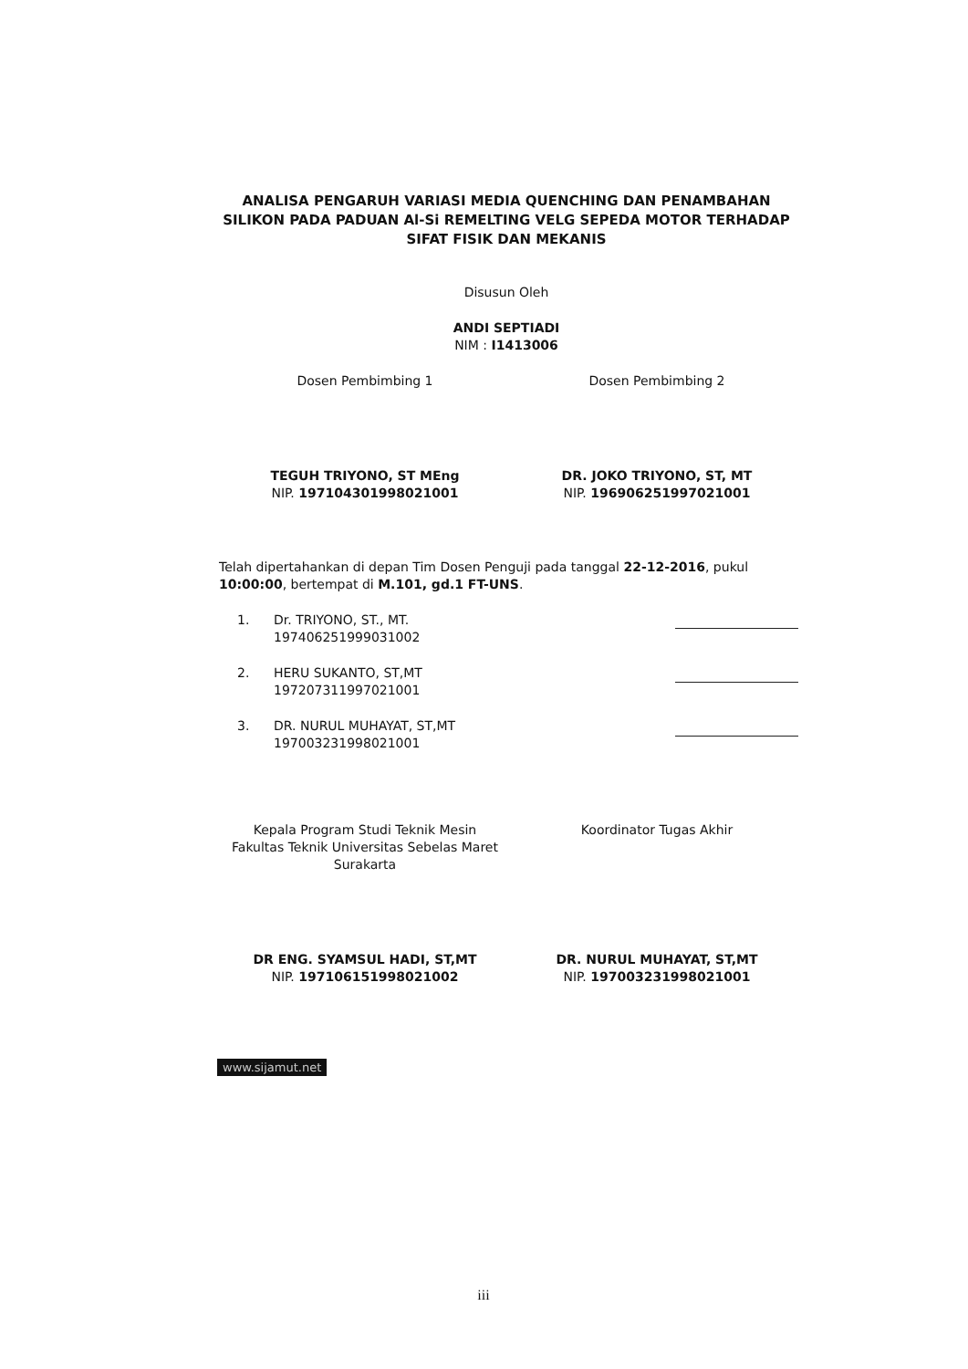ANALISA PENGARUH VARIASI MEDIA QUENCHING DAN PENAMBAHAN SILIKON PADA PADUAN Al-Si REMELTING VELG SEPEDA MOTOR TERHADAP SIFAT FISIK DAN MEKANIS
Disusun Oleh
ANDI SEPTIADI
NIM : I1413006
Dosen Pembimbing 1
TEGUH TRIYONO, ST MEng
NIP. 197104301998021001
Dosen Pembimbing 2
DR. JOKO TRIYONO, ST, MT
NIP. 196906251997021001
Telah dipertahankan di depan Tim Dosen Penguji pada tanggal 22-12-2016, pukul 10:00:00, bertempat di M.101, gd.1 FT-UNS.
1. Dr. TRIYONO, ST., MT.
197406251999031002
2. HERU SUKANTO, ST,MT
197207311997021001
3. DR. NURUL MUHAYAT, ST,MT
197003231998021001
Kepala Program Studi Teknik Mesin
Fakultas Teknik Universitas Sebelas Maret
Surakarta
DR ENG. SYAMSUL HADI, ST,MT
NIP. 197106151998021002
Koordinator Tugas Akhir
DR. NURUL MUHAYAT, ST,MT
NIP. 197003231998021001
www.sijamut.net
iii